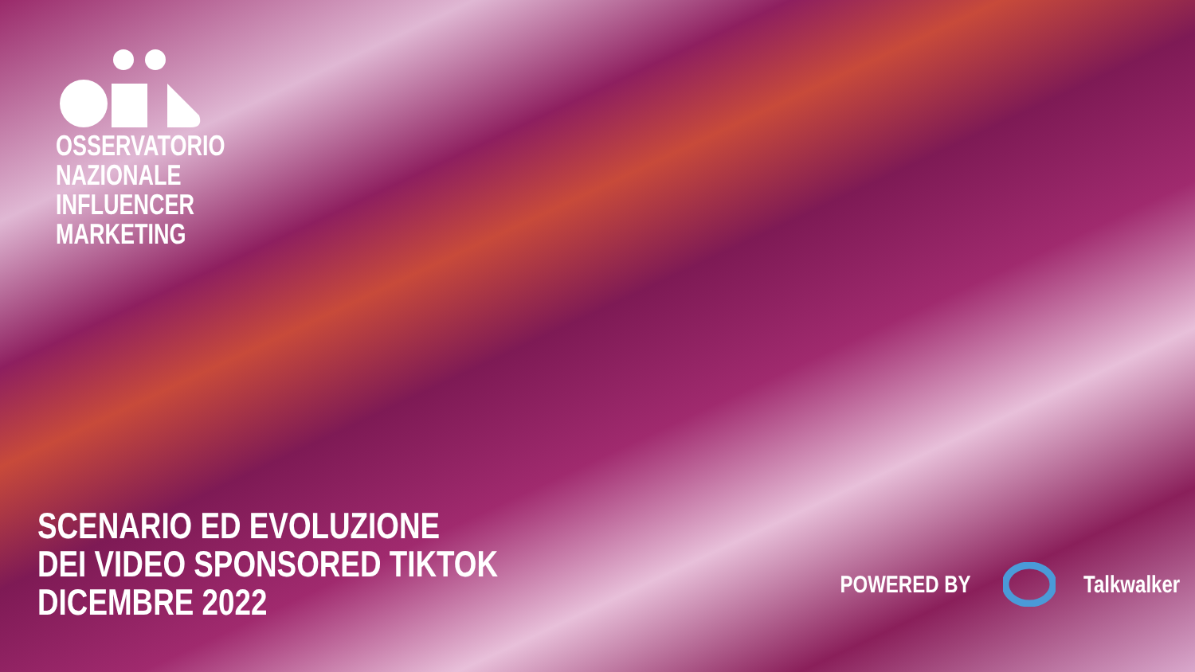OSSERVATORIO
NAZIONALE
INFLUENCER
MARKETING
SCENARIO ED EVOLUZIONE
DEI VIDEO SPONSORED TIKTOK
DICEMBRE 2022
POWERED BY Talkwalker